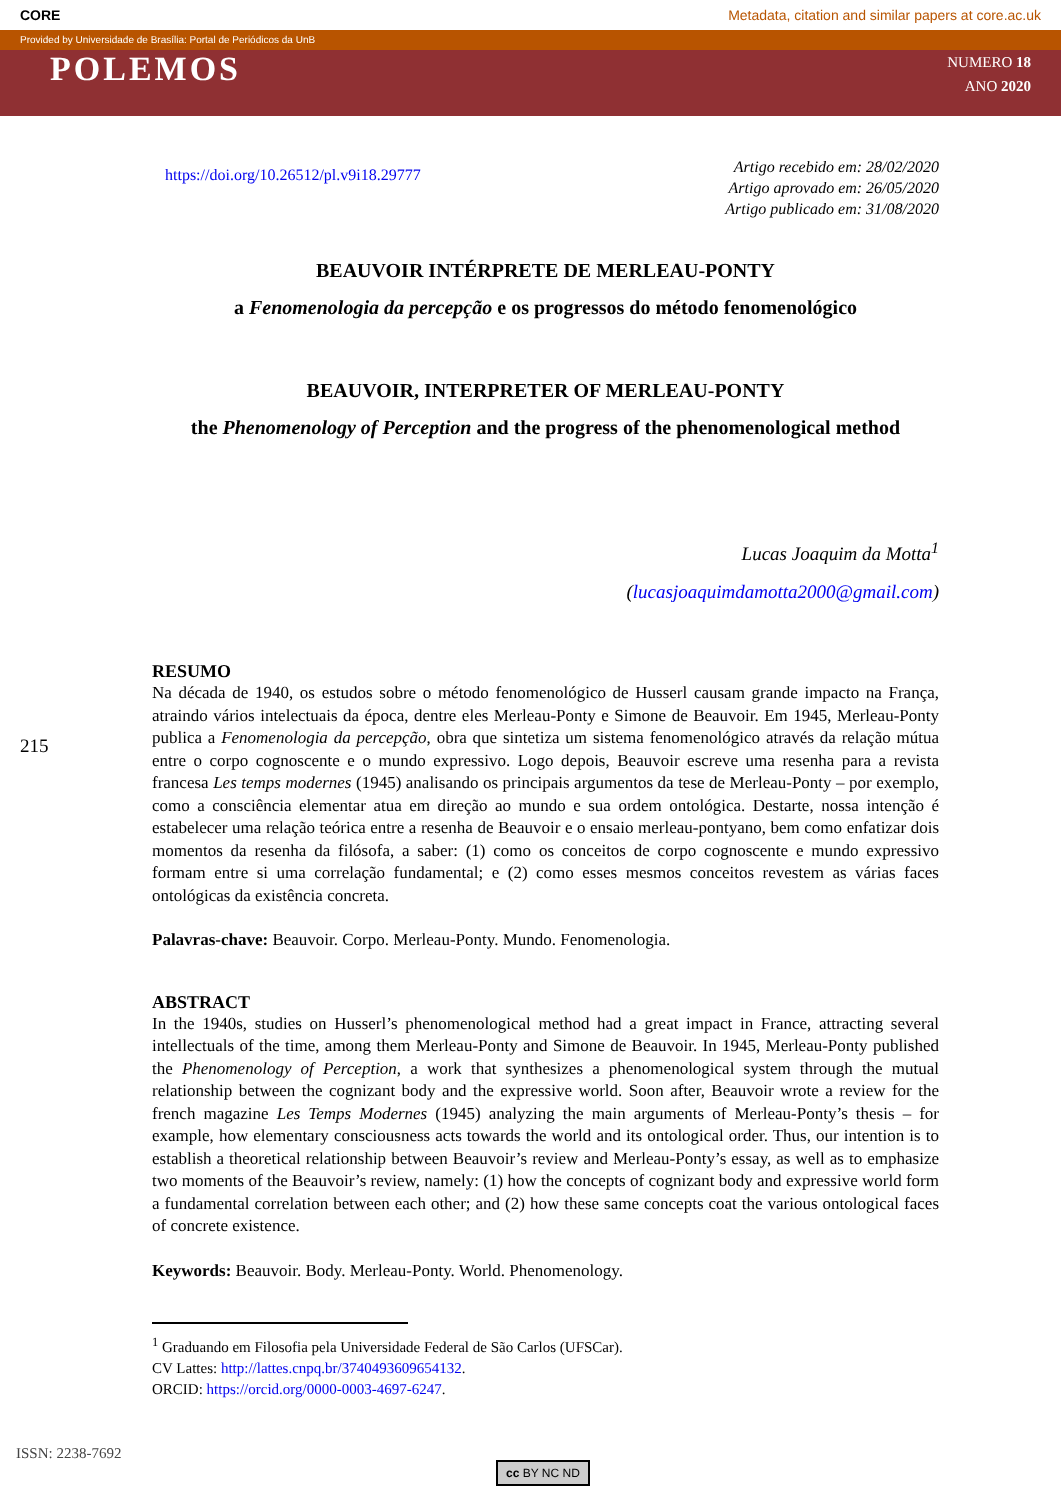CORE Metadata, citation and similar papers at core.ac.uk
Provided by Universidade de Brasília: Portal de Periódicos da UnB
POLEMOS
NUMERO 18
ANO 2020
215
https://doi.org/10.26512/pl.v9i18.29777
Artigo recebido em: 28/02/2020
Artigo aprovado em: 26/05/2020
Artigo publicado em: 31/08/2020
BEAUVOIR INTÉRPRETE DE MERLEAU-PONTY
a Fenomenologia da percepção e os progressos do método fenomenológico
BEAUVOIR, INTERPRETER OF MERLEAU-PONTY
the Phenomenology of Perception and the progress of the phenomenological method
Lucas Joaquim da Motta<sup>1</sup>
(lucasjoaquimdamotta2000@gmail.com)
RESUMO
Na década de 1940, os estudos sobre o método fenomenológico de Husserl causam grande impacto na França, atraindo vários intelectuais da época, dentre eles Merleau-Ponty e Simone de Beauvoir. Em 1945, Merleau-Ponty publica a Fenomenologia da percepção, obra que sintetiza um sistema fenomenológico através da relação mútua entre o corpo cognoscente e o mundo expressivo. Logo depois, Beauvoir escreve uma resenha para a revista francesa Les temps modernes (1945) analisando os principais argumentos da tese de Merleau-Ponty – por exemplo, como a consciência elementar atua em direção ao mundo e sua ordem ontológica. Destarte, nossa intenção é estabelecer uma relação teórica entre a resenha de Beauvoir e o ensaio merleau-pontyano, bem como enfatizar dois momentos da resenha da filósofa, a saber: (1) como os conceitos de corpo cognoscente e mundo expressivo formam entre si uma correlação fundamental; e (2) como esses mesmos conceitos revestem as várias faces ontológicas da existência concreta.
Palavras-chave: Beauvoir. Corpo. Merleau-Ponty. Mundo. Fenomenologia.
ABSTRACT
In the 1940s, studies on Husserl’s phenomenological method had a great impact in France, attracting several intellectuals of the time, among them Merleau-Ponty and Simone de Beauvoir. In 1945, Merleau-Ponty published the Phenomenology of Perception, a work that synthesizes a phenomenological system through the mutual relationship between the cognizant body and the expressive world. Soon after, Beauvoir wrote a review for the french magazine Les Temps Modernes (1945) analyzing the main arguments of Merleau-Ponty’s thesis – for example, how elementary consciousness acts towards the world and its ontological order. Thus, our intention is to establish a theoretical relationship between Beauvoir’s review and Merleau-Ponty’s essay, as well as to emphasize two moments of the Beauvoir’s review, namely: (1) how the concepts of cognizant body and expressive world form a fundamental correlation between each other; and (2) how these same concepts coat the various ontological faces of concrete existence.
Keywords: Beauvoir. Body. Merleau-Ponty. World. Phenomenology.
<sup>1</sup> Graduando em Filosofia pela Universidade Federal de São Carlos (UFSCar).
CV Lattes: http://lattes.cnpq.br/3740493609654132.
ORCID: https://orcid.org/0000-0003-4697-6247.
ISSN: 2238-7692
cc BY NC ND